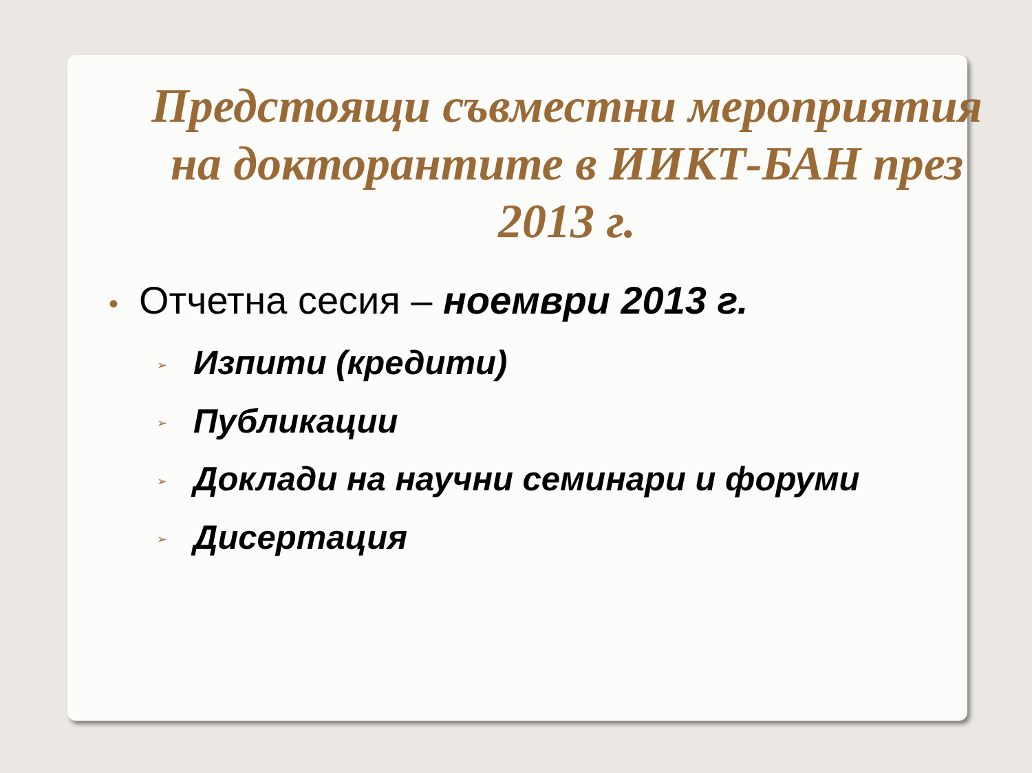Предстоящи съвместни мероприятия на докторантите в ИИКТ-БАН през 2013 г.
• Отчетна сесия – ноември 2013 г.
➢ Изпити (кредити)
➢ Публикации
➢ Доклади на научни семинари и форуми
➢ Дисертация